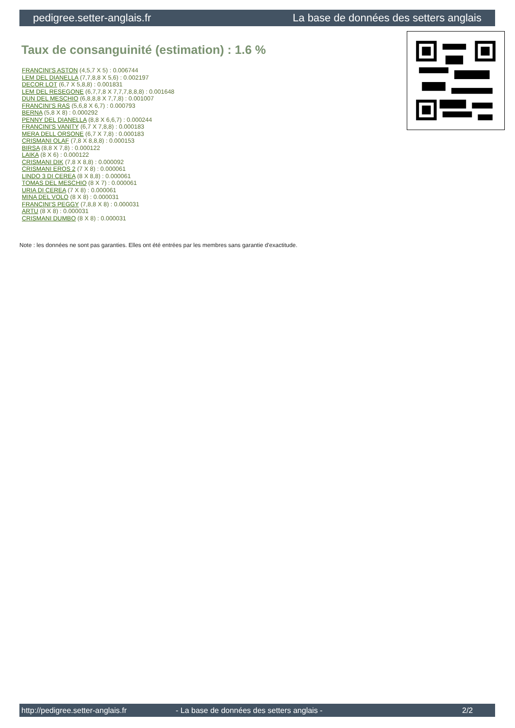pedigree.setter-anglais.fr La base de données des setters anglais
Taux de consanguinité (estimation) : 1.6 %
FRANCINI'S ASTON (4,5,7 X 5) : 0.006744
LEM DEL DIANELLA (7,7,8,8 X 5,6) : 0.002197
DECOR LOT (6,7 X 5,8,8) : 0.001831
LEM DEL RESEGONE (6,7,7,8 X 7,7,7,8,8,8) : 0.001648
DUN DEL MESCHIO (6,8,8,8 X 7,7,8) : 0.001007
FRANCINI'S RAS (5,6,8 X 6,7) : 0.000793
BERNA (5,8 X 8) : 0.000292
PENNY DEL DIANELLA (8,8 X 6,6,7) : 0.000244
FRANCINI'S VANITY (6,7 X 7,8,8) : 0.000183
MERA DELL ORSONE (6,7 X 7,8) : 0.000183
CRISMANI OLAF (7,8 X 8,8,8) : 0.000153
BIRSA (8,8 X 7,8) : 0.000122
LAIKA (8 X 6) : 0.000122
CRISMANI DIK (7,8 X 8,8) : 0.000092
CRISMANI EROS 2 (7 X 8) : 0.000061
LINDO 3 DI CEREA (8 X 8,8) : 0.000061
TOMAS DEL MESCHIO (8 X 7) : 0.000061
URIA DI CEREA (7 X 8) : 0.000061
MINA DEL VOLO (8 X 8) : 0.000031
FRANCINI'S PEGGY (7,8,8 X 8) : 0.000031
ARTU (8 X 8) : 0.000031
CRISMANI DUMBO (8 X 8) : 0.000031
Note : les données ne sont pas garanties. Elles ont été entrées par les membres sans garantie d'exactitude.
http://pedigree.setter-anglais.fr - La base de données des setters anglais - 2/2